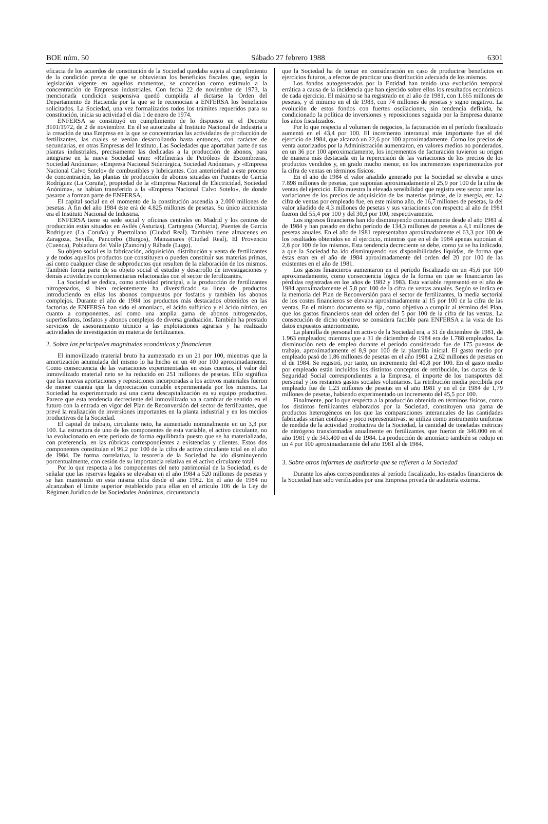BOE núm. 50 Sábado 27 febrero 1988 6301
eficacia de los acuerdos de constitución de la Sociedad quedaba sujeta al cumplimiento de la condición previa de que se obtuvieran los beneficios fiscales que, según la legislación vigente en aquellos momentos, se concedían como estímulo a la concentración de Empresas industriales. Con fecha 22 de noviembre de 1973, la mencionada condición suspensiva quedó cumplida al dictarse la Orden del Departamento de Hacienda por la que se le reconocían a ENFERSA los beneficios solicitados. La Sociedad, una vez formalizados todos los trámites requeridos para su constitución, inicia su actividad el día 1 de enero de 1974.
ENFERSA se constituyó en cumplimiento de lo dispuesto en el Decreto 3101/1972, de 2 de noviembre. En él se autorizaba al Instituto Nacional de Industria a la creación de una Empresa en la que se concentrarían las actividades de producción de fertilizantes, las cuales se venían desarrollando hasta entonces, con carácter de secundarias, en otras Empresas del Instituto. Las Sociedades que aportaban parte de sus plantas industriales, precisamente las dedicadas a la producción de abonos, para integrarse en la nueva Sociedad eran: «Refinerías de Petróleos de Escombreras, Sociedad Anónima»; «Empresa Nacional Siderúrgica, Sociedad Anónima», y «Empresa Nacional Calvo Sotelo» de combustibles y lubricantes. Con anterioridad a este proceso de concentración, las plantas de producción de abonos situadas en Puentes de García Rodríguez (La Coruña), propiedad de la «Empresa Nacional de Electricidad, Sociedad Anónima», se habían transferido a la «Empresa Nacional Calvo Sotelo», de donde pasaron a forman parte de ENFERSA.
El capital social en el momento de la constitución ascendía a 2.000 millones de pesetas. A fin del año 1984 éste erá de 4.825 millones de pesetas. Su único accionista era el Instituto Nacional de Industria.
ENFERSA tiene su sede social y oficinas centrales en Madrid y los centros de producción están situados en Avilés (Asturias), Cartagena (Murcia), Puentes de García Rodríguez (La Coruña) y Puertollano (Ciudad Real). También tiene almacenes en Zaragoza, Sevilla, Pancorbo (Burgos), Manzanares (Ciudad Real), El Provencio (Cuenca), Pobladura del Valle (Zamora) y Rábade (Lugo).
Su objeto social es la fabricación, adquisición, distribución y venta de fertilizantes y de todos aquellos productos que constituyen o pueden constituir sus materias primas, así como cualquier clase de subproductos que resulten de la elaboración de los mismos. También forma parte de su objeto social el estudio y desarrollo de investigaciones y demás actividades complementarias relacionadas con el sector de fertilizantes.
La Sociedad se dedica, como actividad principal, a la producción de fertilizantes nitrogenados, si bien recientemente ha diversificado su línea de productos introduciendo en ellas los abonos compuestos por fosfatos y también los abonos complejos. Durante el año de 1984 los productos más destacados obtenidos en las factorías de ENFERSA han sido el amoníaco, el ácido sulfúrico y el ácido nítrico, en cuanto a componentes, así como una amplia gama de abonos nitrogenados, superfosfatos, fosfatos y abonos complejos de diversa graduación. También ha prestado servicios de asesoramiento técnico a las explotaciones agrarias y ha realizado actividades de investigación en materia de fertilizantes.
2. Sobre las principales magnitudes económicas y financieras
El inmovilizado material bruto ha aumentado en un 21 por 100, mientras que la amortización acumulada del mismo lo ha hecho en un 40 por 100 aproximadamente. Como consecuencia de las variaciones experimentadas en estas cuentas, el valor del inmovilizado material neto se ha reducido en 251 millones de pesetas. Ello significa que las nuevas aportaciones y reposiciones incorporadas a los activos materiales fueron de menor cuantía que la depreciación contable experimentada por los mismos. La Sociedad ha experimentado así una cierta descapitalización en su equipo productivo. Parece que esta tendencia decreciente del inmovilizado va a cambiar de sentido en el futuro con la entrada en vigor del Plan de Reconversión del sector de fertilizantes, que prevé la realización de inversiones importantes en la planta industrial y en los medios productivos de la Sociedad.
El capital de trabajo, circulante neto, ha aumentado nominalmente en un 3,3 por 100. La estructura de uno de los componentes de esta variable, el activo circulante, no ha evolucionado en este período de forma equilibrada puesto que se ha materializado, con preferencia, en las rúbricas correspondientes a existencias y clientes. Estos dos componentes constituían el 96,2 por 100 de la cifra de activo circulante total en el año de 1984. De forma correlativa, la tesorería de la Sociedad ha ido disminuyendo porcentualmente, con cesión de su importancia relativa en el activo circulante total.
Por lo que respecta a los componentes del neto patrimonial de la Sociedad, es de señalar que las reservas legales se elevaban en el año 1984 a 520 millones de pesetas y se han mantenido en esta misma cifra desde el año 1982. En el año de 1984 no alcanzaban el límite superior establecido para ellas en el artículo 106 de la Ley de Régimen Jurídico de las Sociedades Anónimas, circunstancia
que la Sociedad ha de tomar en consideración en caso de producirse beneficios en ejercicios futuros, a efectos de practicar una distribución adecuada de los mismos.
Los fondos autogenerados por la Entidad han tenido una evolución temporal errática a causa de la incidencia que han ejercido sobre ellos los resultados económicos de cada ejercicio. El máximo se ha registrado en el año de 1981, con 1.665 millones de pesetas, y el mínimo en el de 1983, con 74 millones de pesetas y signo negativo. La evolución de estos fondos con fuertes oscilaciones, sin tendencia definida, ha condicionado la política de inversiones y reposiciones seguida por la Empresa durante los años fiscalizados.
Por lo que respecta al volumen de negocios, la facturación en el período fiscalizado aumentó en el 43,4 por 100. El incremento interanual más importante fue el del ejercicio de 1984, que alcanzó un 22,6 por 100 aproximadamente. Como los precios de venta autorizados por la Administración aumentaron, en valores medios no ponderados, en un 36 por 100 aproximadamente, los incrementos de facturación tuvieron su origen de manera más destacada en la repercusión de las variaciones de los precios de los productos vendidos y, en grado mucho menor, en los incrementos experimentados por la cifra de ventas en términos físicos.
En el año de 1984 el valor añadido generado por la Sociedad se elevaba a unos 7.898 millones de pesetas, que suponían aproximadamente el 25,9 por 100 de la cifra de ventas del ejercicio. Ello muestra la elevada sensibilidad que registra este sector ante las variaciones de los precios de adquisición de las materias primas, de la energía, etc. La cifra de ventas por empleado fue, en este mismo año, de 16,7 millones de pesetas, la del valor añadido de 4,3 millones de pesetas y sus variaciones con respecto al año de 1981 fueron del 55,4 por 100 y del 30,3 por 100, respectivamente.
Los ingresos financieros han ido disminuyendo continuamente desde el año 1981 al de 1984 y han pasado en dicho período de 134,3 millones de pesetas a 4,1 millones de pesetas anuales. En el año de 1981 representaban aproximadamente el 63,3 por 100 de los resultados obtenidos en el ejercicio, mientras que en el de 1984 apenas suponían el 2,8 por 100 de los mismos. Esta tendencia decreciente se debe, como ya se ha indicado, a que la Sociedad ha ido disminuyendo sus disponibilidades líquidas, de forma que éstas eran en el año de 1984 aproximadamente del orden del 20 por 100 de las existentes en el año de 1981.
Los gastos financieros aumentaron en el período fiscalizado en un 45,6 por 100 aproximadamente, como consecuencia lógica de la forma en que se financiaron las pérdidas registradas en los años de 1982 y 1983. Esta variable representó en el año de 1984 aproximadamente el 5,8 por 100 de la cifra de ventas anuales. Según se indica en la memoria del Plan de Reconversión para el sector de fertilizantes, la media sectorial de los costes financieros se elevaba aproximadamente al 15 por 100 de la cifra de las ventas. En el mismo documento se fija, como objetivo a cumplir al término del Plan, que los gastos financieros sean del orden del 5 por 100 de la cifra de las ventas. La consecución de dicho objetivo se considera factible para ENFERSA a la vista de los datos expuestos anteriormente.
La plantilla de personal en activo de la Sociedad era, a 31 de diciembre de 1981, de 1.963 empleados; mientras que a 31 de diciembre de 1984 era de 1.788 empleados. La disminución neta de empleo durante el período considerado fue de 175 puestos de trabajo, aproximadamente el 8,9 por 100 de la plantilla inicial. El gasto medio por empleado pasó de 1,86 millones de pesetas en el año 1981 a 2,62 millones de pesetas en el de 1984. Se registró, por tanto, un incremento del 40,8 por 100. En el gasto medio por empleado están incluidos los distintos conceptos de retribución, las cuotas de la Seguridad Social correspondientes a la Empresa, el importe de los transportes del personal y los restantes gastos sociales voluntarios. La retribución media percibida por empleado fue de 1,23 millones de pesetas en el año 1981 y en el de 1984 de 1,79 millones de pesetas, habiendo experimentado un incremento del 45,5 por 100.
Finalmente, por lo que respecta a la producción obtenida en términos físicos, como los distintos fertilizantes elaborados por la Sociedad, constituyen una gama de productos heterogéneos en los que las comparaciones interanuales de las cantidades fabricadas serían confusas y poco representativas, se utiliza como instrumento uniforme de medida de la actividad productiva de la Sociedad, la cantidad de toneladas métricas de nitrógeno transformadas anualmente en fertilizantes, que fueron de 346.000 en el año 1981 y de 343.400 en el de 1984. La producción de amoníaco también se redujo en un 4 por 100 aproximadamente del año 1981 al de 1984.
3. Sobre otros informes de auditoría que se refieren a la Sociedad
Durante los años correspondientes al período fiscalizado, los estados financieros de la Sociedad han sido verificados por una Empresa privada de auditoría externa.